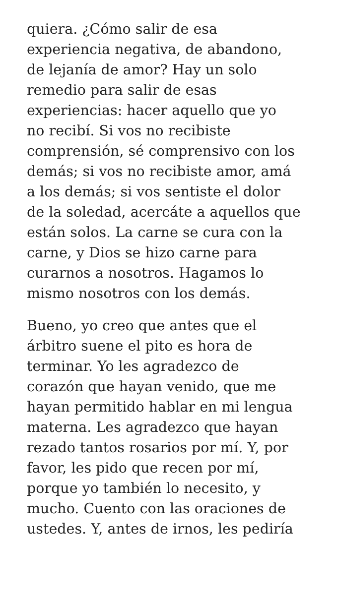quiera. ¿Cómo salir de esa
experiencia negativa, de abandono,
de lejanía de amor? Hay un solo
remedio para salir de esas
experiencias: hacer aquello que yo
no recibí. Si vos no recibiste
comprensión, sé comprensivo con los
demás; si vos no recibiste amor, amá
a los demás; si vos sentiste el dolor
de la soledad, acercáte a aquellos que
están solos. La carne se cura con la
carne, y Dios se hizo carne para
curarnos a nosotros. Hagamos lo
mismo nosotros con los demás.
Bueno, yo creo que antes que el
árbitro suene el pito es hora de
terminar. Yo les agradezco de
corazón que hayan venido, que me
hayan permitido hablar en mi lengua
materna. Les agradezco que hayan
rezado tantos rosarios por mí. Y, por
favor, les pido que recen por mí,
porque yo también lo necesito, y
mucho. Cuento con las oraciones de
ustedes. Y, antes de irnos, les pediría